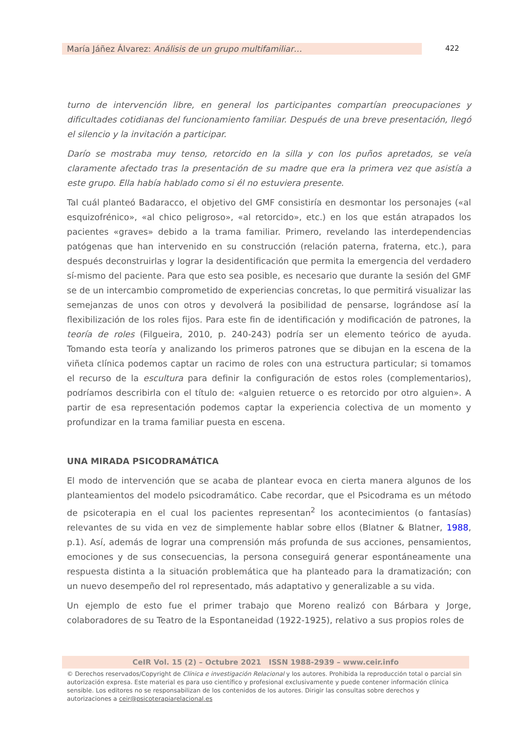María Jáñez Álvarez: Análisis de un grupo multifamiliar…
422
turno de intervención libre, en general los participantes compartían preocupaciones y dificultades cotidianas del funcionamiento familiar. Después de una breve presentación, llegó el silencio y la invitación a participar.
Darío se mostraba muy tenso, retorcido en la silla y con los puños apretados, se veía claramente afectado tras la presentación de su madre que era la primera vez que asistía a este grupo. Ella había hablado como si él no estuviera presente.
Tal cuál planteó Badaracco, el objetivo del GMF consistiría en desmontar los personajes («al esquizofrénico», «al chico peligroso», «al retorcido», etc.) en los que están atrapados los pacientes «graves» debido a la trama familiar. Primero, revelando las interdependencias patógenas que han intervenido en su construcción (relación paterna, fraterna, etc.), para después deconstruirlas y lograr la desidentificación que permita la emergencia del verdadero sí-mismo del paciente. Para que esto sea posible, es necesario que durante la sesión del GMF se de un intercambio comprometido de experiencias concretas, lo que permitirá visualizar las semejanzas de unos con otros y devolverá la posibilidad de pensarse, lográndose así la flexibilización de los roles fijos. Para este fin de identificación y modificación de patrones, la teoría de roles (Filgueira, 2010, p. 240-243) podría ser un elemento teórico de ayuda. Tomando esta teoría y analizando los primeros patrones que se dibujan en la escena de la viñeta clínica podemos captar un racimo de roles con una estructura particular; si tomamos el recurso de la escultura para definir la configuración de estos roles (complementarios), podríamos describirla con el título de: «alguien retuerce o es retorcido por otro alguien». A partir de esa representación podemos captar la experiencia colectiva de un momento y profundizar en la trama familiar puesta en escena.
UNA MIRADA PSICODRAMÁTICA
El modo de intervención que se acaba de plantear evoca en cierta manera algunos de los planteamientos del modelo psicodramático. Cabe recordar, que el Psicodrama es un método de psicoterapia en el cual los pacientes representan<sup>2</sup> los acontecimientos (o fantasías) relevantes de su vida en vez de simplemente hablar sobre ellos (Blatner & Blatner, 1988, p.1). Así, además de lograr una comprensión más profunda de sus acciones, pensamientos, emociones y de sus consecuencias, la persona conseguirá generar espontáneamente una respuesta distinta a la situación problemática que ha planteado para la dramatización; con un nuevo desempeño del rol representado, más adaptativo y generalizable a su vida.
Un ejemplo de esto fue el primer trabajo que Moreno realizó con Bárbara y Jorge, colaboradores de su Teatro de la Espontaneidad (1922-1925), relativo a sus propios roles de
CeIR Vol. 15 (2) – Octubre 2021 ISSN 1988-2939 – www.ceir.info
© Derechos reservados/Copyright de Clínica e investigación Relacional y los autores. Prohibida la reproducción total o parcial sin autorización expresa. Este material es para uso científico y profesional exclusivamente y puede contener información clínica sensible. Los editores no se responsabilizan de los contenidos de los autores. Dirigir las consultas sobre derechos y autorizaciones a ceir@psicoterapiarelacional.es